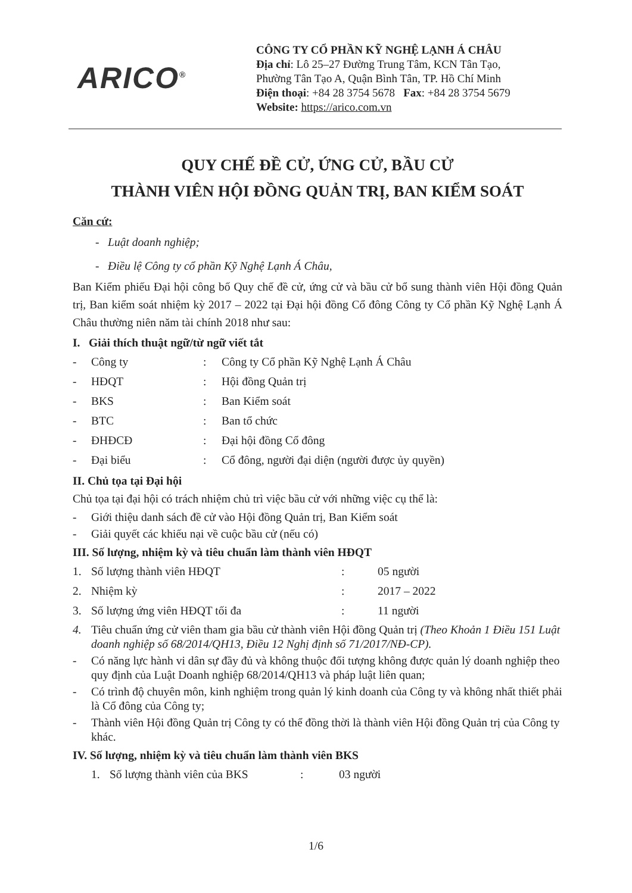ARICO<sup>®</sup>
CÔNG TY CỔ PHẦN KỸ NGHỆ LẠNH Á CHÂU
Địa chỉ: Lô 25–27 Đường Trung Tâm, KCN Tân Tạo,
Phường Tân Tạo A, Quận Bình Tân, TP. Hồ Chí Minh
Điện thoại: +84 28 3754 5678 Fax: +84 28 3754 5679
Website: https://arico.com.vn
QUY CHẾ ĐỀ CỬ, ỨNG CỬ, BẦU CỬ
THÀNH VIÊN HỘI ĐỒNG QUẢN TRỊ, BAN KIỂM SOÁT
Căn cứ:
- Luật doanh nghiệp;
- Điều lệ Công ty cổ phần Kỹ Nghệ Lạnh Á Châu,
Ban Kiểm phiếu Đại hội công bố Quy chế đề cử, ứng cử và bầu cử bổ sung thành viên Hội đồng Quản trị, Ban kiểm soát nhiệm kỳ 2017 – 2022 tại Đại hội đồng Cổ đông Công ty Cổ phần Kỹ Nghệ Lạnh Á Châu thường niên năm tài chính 2018 như sau:
I. Giải thích thuật ngữ/từ ngữ viết tắt
| - | Công ty | : | Công ty Cổ phần Kỹ Nghệ Lạnh Á Châu |
| - | HĐQT | : | Hội đồng Quản trị |
| - | BKS | : | Ban Kiểm soát |
| - | BTC | : | Ban tổ chức |
| - | ĐHĐCĐ | : | Đại hội đồng Cổ đông |
| - | Đại biểu | : | Cổ đông, người đại diện (người được ủy quyền) |
II. Chủ tọa tại Đại hội
Chủ tọa tại đại hội có trách nhiệm chủ trì việc bầu cử với những việc cụ thể là:
- Giới thiệu danh sách đề cử vào Hội đồng Quản trị, Ban Kiểm soát
- Giải quyết các khiếu nại về cuộc bầu cử (nếu có)
III. Số lượng, nhiệm kỳ và tiêu chuẩn làm thành viên HĐQT
| 1. | Số lượng thành viên HĐQT | : | 05 người |
| 2. | Nhiệm kỳ | : | 2017 – 2022 |
| 3. | Số lượng ứng viên HĐQT tối đa | : | 11 người |
4. Tiêu chuẩn ứng cử viên tham gia bầu cử thành viên Hội đồng Quản trị (Theo Khoản 1 Điều 151 Luật doanh nghiệp số 68/2014/QH13, Điều 12 Nghị định số 71/2017/NĐ-CP).
- Có năng lực hành vi dân sự đầy đủ và không thuộc đối tượng không được quản lý doanh nghiệp theo quy định của Luật Doanh nghiệp 68/2014/QH13 và pháp luật liên quan;
- Có trình độ chuyên môn, kinh nghiệm trong quản lý kinh doanh của Công ty và không nhất thiết phải là Cổ đông của Công ty;
- Thành viên Hội đồng Quản trị Công ty có thể đồng thời là thành viên Hội đồng Quản trị của Công ty khác.
IV. Số lượng, nhiệm kỳ và tiêu chuẩn làm thành viên BKS
| 1. | Số lượng thành viên của BKS | : | 03 người |
1/6